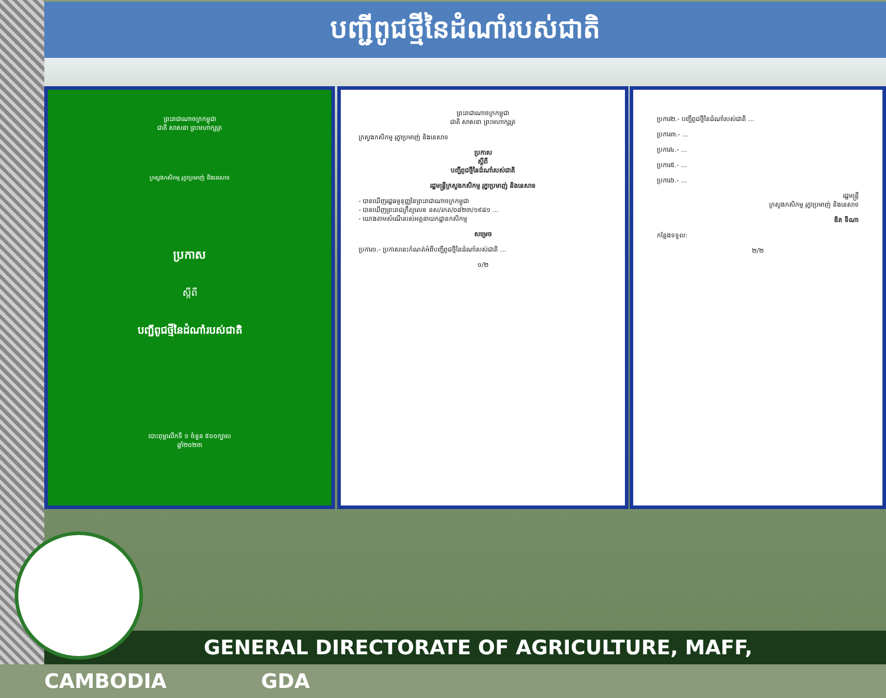បញ្ជីពូជថ្មីនៃដំណាំរបស់ជាតិ
ព្រះរាជាណាចក្រកម្ពុជា
ជាតិ សាសនា ព្រះមហាក្សត្រ
ក្រសួងកសិកម្ម រុក្ខាប្រមាញ់ និងនេសាទ
ប្រកាស
ស្តីពី
បញ្ជីពូជថ្មីនៃដំណាំរបស់ជាតិ
បោះពុម្ពលើកទី ១ ចំនួន ៥០០ក្បាល
ឆ្នាំ២០២៣
ព្រះរាជាណាចក្រកម្ពុជា
ជាតិ សាសនា ព្រះមហាក្សត្រ
ក្រសួងកសិកម្ម រុក្ខាប្រមាញ់ និងនេសាទ
ប្រកាស
ស្តីពី
បញ្ជីពូជថ្មីនៃដំណាំរបស់ជាតិ
រដ្ឋមន្ត្រីក្រសួងកសិកម្ម រុក្ខាប្រមាញ់ និងនេសាទ
- បានឃើញរដ្ឋធម្មនុញ្ញនៃព្រះរាជាណាចក្រកម្ពុជា
- បានឃើញព្រះរាជក្រឹត្យលេខ នស/រកត/០៨២៣/១៩៨១ ...
- យោងតាមសំណើរបស់អគ្គនាយកដ្ឋានកសិកម្ម
សម្រេច
ប្រការ១.- ប្រកាសនេះកំណត់អំពីបញ្ជីពូជថ្មីនៃដំណាំរបស់ជាតិ ...
១/២
ប្រការ២.- បញ្ជីពូជថ្មីនៃដំណាំរបស់ជាតិ ...
ប្រការ៣.- ...
ប្រការ៤.- ...
ប្រការ៥.- ...
ប្រការ៦.- ...
រដ្ឋមន្ត្រី
ក្រសួងកសិកម្ម រុក្ខាប្រមាញ់ និងនេសាទ
ឌិត ទីណា
កន្លែងទទួល:
២/២
GENERAL DIRECTORATE OF AGRICULTURE, MAFF, CAMBODIA GDA